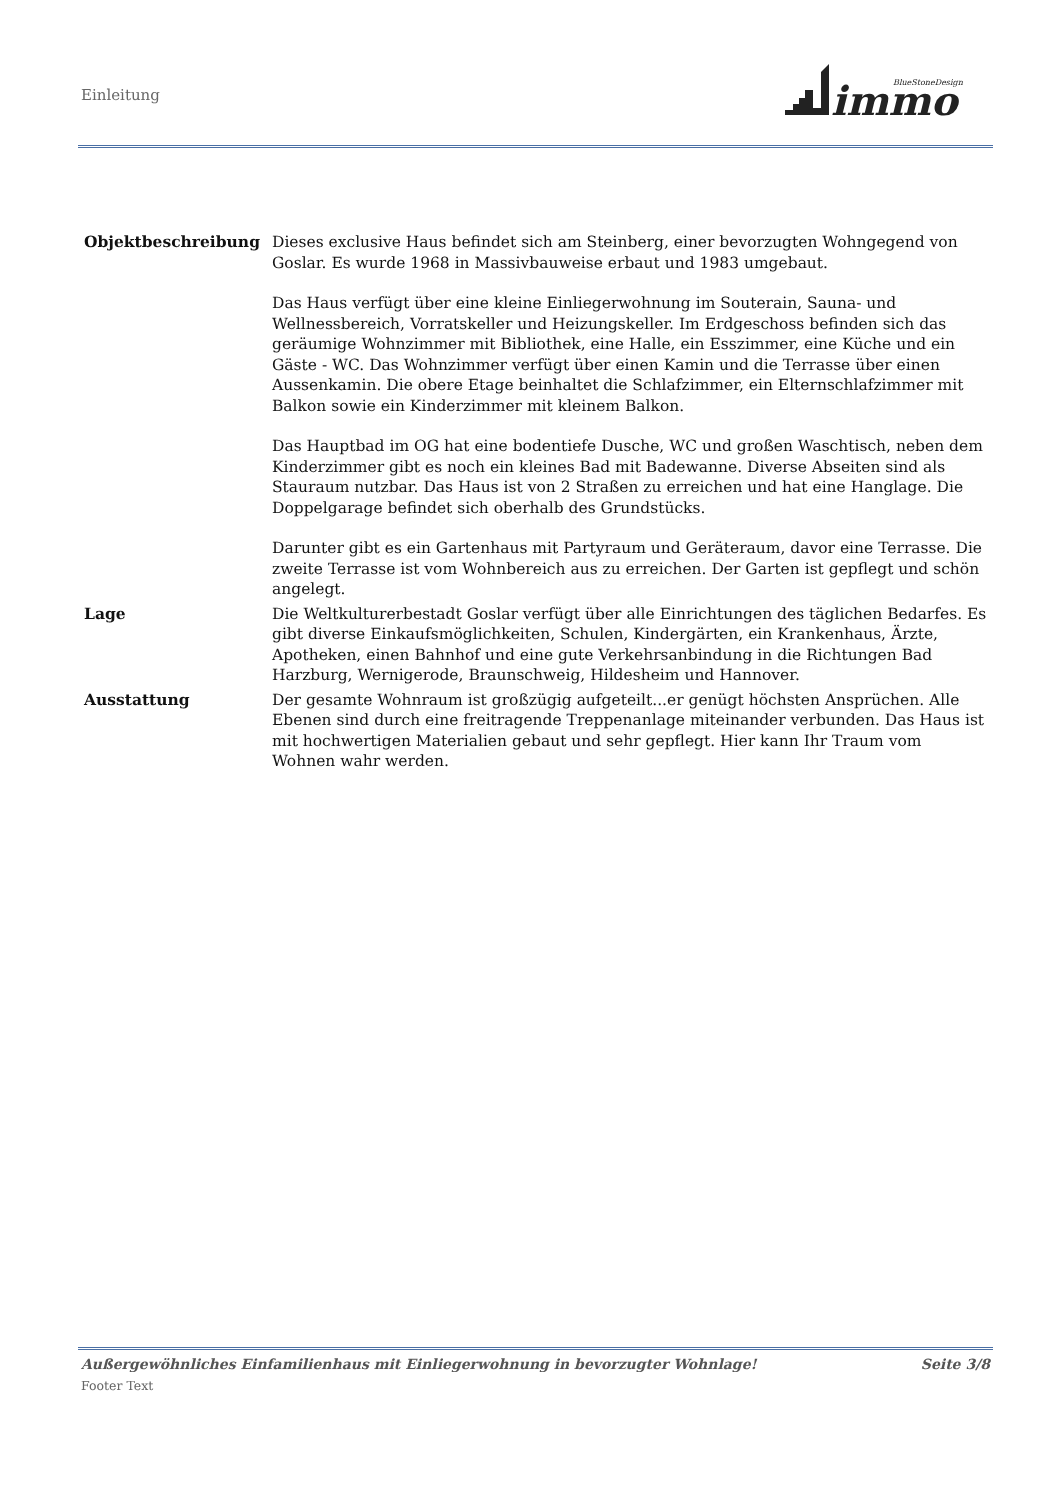Einleitung
immo
BlueStoneDesign
| Objektbeschreibung | Dieses exclusive Haus befindet sich am Steinberg, einer bevorzugten Wohngegend von Goslar. Es wurde 1968 in Massivbauweise erbaut und 1983 umgebaut. Das Haus verfügt über eine kleine Einliegerwohnung im Souterain, Sauna- und Wellnessbereich, Vorratskeller und Heizungskeller. Im Erdgeschoss befinden sich das geräumige Wohnzimmer mit Bibliothek, eine Halle, ein Esszimmer, eine Küche und ein Gäste - WC. Das Wohnzimmer verfügt über einen Kamin und die Terrasse über einen Aussenkamin. Die obere Etage beinhaltet die Schlafzimmer, ein Elternschlafzimmer mit Balkon sowie ein Kinderzimmer mit kleinem Balkon. Das Hauptbad im OG hat eine bodentiefe Dusche, WC und großen Waschtisch, neben dem Kinderzimmer gibt es noch ein kleines Bad mit Badewanne. Diverse Abseiten sind als Stauraum nutzbar. Das Haus ist von 2 Straßen zu erreichen und hat eine Hanglage. Die Doppelgarage befindet sich oberhalb des Grundstücks. Darunter gibt es ein Gartenhaus mit Partyraum und Geräteraum, davor eine Terrasse. Die zweite Terrasse ist vom Wohnbereich aus zu erreichen. Der Garten ist gepflegt und schön angelegt. |
| Lage | Die Weltkulturerbestadt Goslar verfügt über alle Einrichtungen des täglichen Bedarfes. Es gibt diverse Einkaufsmöglichkeiten, Schulen, Kindergärten, ein Krankenhaus, Ärzte, Apotheken, einen Bahnhof und eine gute Verkehrsanbindung in die Richtungen Bad Harzburg, Wernigerode, Braunschweig, Hildesheim und Hannover. |
| Ausstattung | Der gesamte Wohnraum ist großzügig aufgeteilt...er genügt höchsten Ansprüchen. Alle Ebenen sind durch eine freitragende Treppenanlage miteinander verbunden. Das Haus ist mit hochwertigen Materialien gebaut und sehr gepflegt. Hier kann Ihr Traum vom Wohnen wahr werden. |
Außergewöhnliches Einfamilienhaus mit Einliegerwohnung in bevorzugter Wohnlage! Seite 3/8
Footer Text